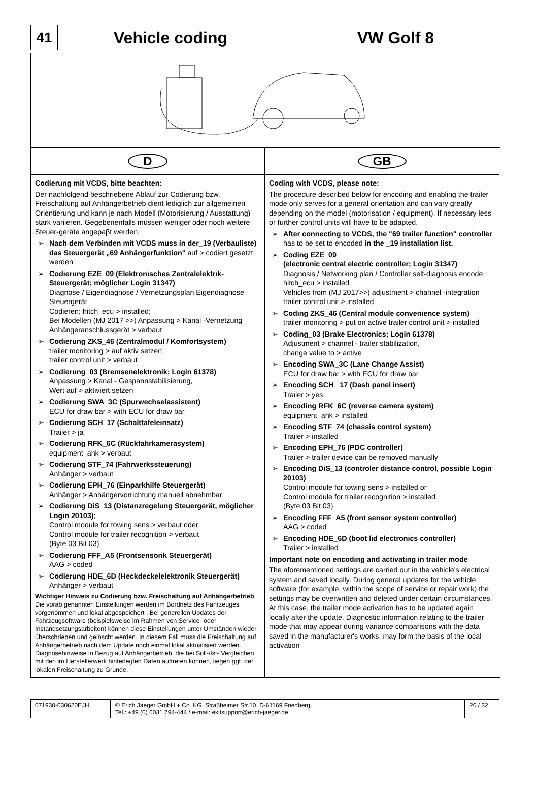41
Vehicle coding VW Golf 8
D GB
Codierung mit VCDS, bitte beachten:
Der nachfolgend beschriebene Ablauf zur Codierung bzw. Freischaltung auf Anhängerbetrieb dient lediglich zur allgemeinen Orientierung und kann je nach Modell (Motorisierung / Ausstattung) stark variieren. Gegebenenfalls müssen weniger oder noch weitere Steuer-geräte angepaβt werden.
➢ Nach dem Verbinden mit VCDS muss in der_19 (Verbauliste) das Steuergerät „69 Anhängerfunktion" auf > codiert gesetzt werden
➢ Codierung EZE_09 (Elektronisches Zentralelektrik-Steuergerät; möglicher Login 31347)
Diagnose / Eigendiagnose / Vernetzungsplan Eigendiagnose Steuergerät
Codieren; hitch_ecu > installed;
Bei Modellen (MJ 2017 >>) Anpassung > Kanal -Vernetzung Anhängeranschlussgerät > verbaut
➢ Codierung ZKS_46 (Zentralmodul / Komfortsystem)
trailer monitoring > auf aktiv setzen
trailer control unit > verbaut
➢ Codierung_03 (Bremsenelektronik; Login 61378)
Anpassung > Kanal - Gespannstabilisierung,
Wert auf > aktiviert setzen
➢ Codierung SWA_3C (Spurwechselassistent)
ECU for draw bar > with ECU for draw bar
➢ Codierung SCH_17 (Schalttafeleinsatz)
Trailer > ja
➢ Codierung RFK_6C (Rückfahrkamerasystem)
equipment_ahk > verbaut
➢ Codierung STF_74 (Fahrwerkssteuerung)
Anhänger > verbaut
➢ Codierung EPH_76 (Einparkhilfe Steuergerät)
Anhänger > Anhängervorrichtung manuell abnehmbar
➢ Codierung DiS_13 (Distanzregelung Steuergerät, möglicher Login 20103);
Control module for towing sens > verbaut oder
Control module for trailer recognition > verbaut
(Byte 03 Bit 03)
➢ Codierung FFF_A5 (Frontsensorik Steuergerät)
AAG > coded
➢ Codierung HDE_6D (Heckdeckelelektronik Steuergerät)
Anhänger > verbaut
Wichtiger Hinweis zu Codierung bzw. Freischaltung auf Anhängerbetrieb
Die vorab genannten Einstellungen werden im Bordnetz des Fahrzeuges vorgenommen und lokal abgespeichert . Bei generellen Updates der Fahrzeugsoftware (beispielsweise im Rahmen von Service- oder Instandsetzungsarbeiten) können diese Einstellungen unter Umständen wieder überschrieben und gelöscht werden. In diesem Fall muss die Freischaltung auf Anhängerbetrieb nach dem Update noch einmal lokal aktualisiert werden. Diagnosehinweise in Bezug auf Anhängerbetrieb, die bei Soll-/Ist- Vergleichen mit den im Herstellerwerk hinterlegten Daten auftreten können, liegen ggf. der lokalen Freischaltung zu Grunde.
Coding with VCDS, please note:
The procedure described below for encoding and enabling the trailer mode only serves for a general orientation and can vary greatly depending on the model (motorisation / equipment). If necessary less or further control units will have to be adapted.
➢ After connecting to VCDS, the "69 trailer function" controller has to be set to encoded in the _19 installation list.
➢ Coding EZE_09
(electronic central electric controller; Login 31347)
Diagnosis / Networking plan / Controller self-diagnosis encode hitch_ecu > installed
Vehicles from (MJ 2017>>) adjustment > channel -integration trailer control unit > installed
➢ Coding ZKS_46 (Central module convenience system)
trailer monitoring > put on active trailer control unit > installed
➢ Coding_03 (Brake Electronics; Login 61378)
Adjustment > channel - trailer stabilization,
change value to > active
➢ Encoding SWA_3C (Lane Change Assist)
ECU for draw bar > with ECU for draw bar
➢ Encoding SCH_ 17 (Dash panel insert)
Trailer > yes
➢ Encoding RFK_6C (reverse camera system)
equipment_ahk > installed
➢ Encoding STF_74 (chassis control system)
Trailer > installed
➢ Encoding EPH_76 (PDC controller)
Trailer > trailer device can be removed manually
➢ Encoding DiS_13 (controler distance control, possible Login 20103)
Control module for towing sens > installed or
Control module for trailer recognition > installed
(Byte 03 Bit 03)
➢ Encoding FFF_A5 (front sensor system controller)
AAG > coded
➢ Encoding HDE_6D (boot lid electronics controller)
Trailer > installed
Important note on encoding and activating in trailer mode
The aforementioned settings are carried out in the vehicle's electrical system and saved locally. During general updates for the vehicle software (for example, within the scope of service or repair work) the settings may be overwritten and deleted under certain circumstances. At this case, the trailer mode activation has to be updated again locally after the update. Diagnostic information relating to the trailer mode that may appear during variance comparisons with the data saved in the manufacturer's works, may form the basis of the local activation
071930-030620EJH © Erich Jaeger GmbH + Co. KG, Straβheimer Str.10, D-61169 Friedberg,
Tel.: +49 (0) 6031 794-444 / e-mail: ekitsupport@erich-jaeger.de
26 / 32